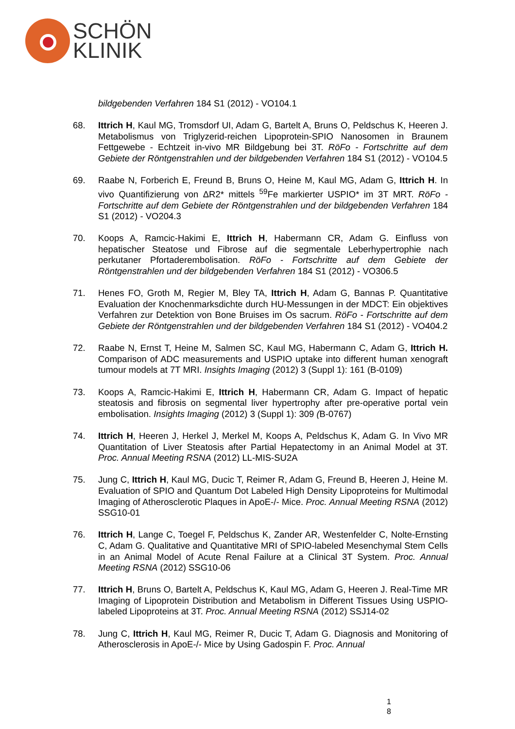SCHÖN
KLINIK
bildgebenden Verfahren 184 S1 (2012) - VO104.1
68. Ittrich H, Kaul MG, Tromsdorf UI, Adam G, Bartelt A, Bruns O, Peldschus K, Heeren J. Metabolismus von Triglyzerid-reichen Lipoprotein-SPIO Nanosomen in Braunem Fettgewebe - Echtzeit in-vivo MR Bildgebung bei 3T. RöFo - Fortschritte auf dem Gebiete der Röntgenstrahlen und der bildgebenden Verfahren 184 S1 (2012) - VO104.5
69. Raabe N, Forberich E, Freund B, Bruns O, Heine M, Kaul MG, Adam G, Ittrich H. In vivo Quantifizierung von ΔR2* mittels <sup>59</sup>Fe markierter USPIO* im 3T MRT. RöFo - Fortschritte auf dem Gebiete der Röntgenstrahlen und der bildgebenden Verfahren 184 S1 (2012) - VO204.3
70. Koops A, Ramcic-Hakimi E, Ittrich H, Habermann CR, Adam G. Einfluss von hepatischer Steatose und Fibrose auf die segmentale Leberhypertrophie nach perkutaner Pfortaderembolisation. RöFo - Fortschritte auf dem Gebiete der Röntgenstrahlen und der bildgebenden Verfahren 184 S1 (2012) - VO306.5
71. Henes FO, Groth M, Regier M, Bley TA, Ittrich H, Adam G, Bannas P. Quantitative Evaluation der Knochenmarksdichte durch HU-Messungen in der MDCT: Ein objektives Verfahren zur Detektion von Bone Bruises im Os sacrum. RöFo - Fortschritte auf dem Gebiete der Röntgenstrahlen und der bildgebenden Verfahren 184 S1 (2012) - VO404.2
72. Raabe N, Ernst T, Heine M, Salmen SC, Kaul MG, Habermann C, Adam G, Ittrich H. Comparison of ADC measurements and USPIO uptake into different human xenograft tumour models at 7T MRI. Insights Imaging (2012) 3 (Suppl 1): 161 (B-0109)
73. Koops A, Ramcic-Hakimi E, Ittrich H, Habermann CR, Adam G. Impact of hepatic steatosis and fibrosis on segmental liver hypertrophy after pre-operative portal vein embolisation. Insights Imaging (2012) 3 (Suppl 1): 309 (B-0767)
74. Ittrich H, Heeren J, Herkel J, Merkel M, Koops A, Peldschus K, Adam G. In Vivo MR Quantitation of Liver Steatosis after Partial Hepatectomy in an Animal Model at 3T. Proc. Annual Meeting RSNA (2012) LL-MIS-SU2A
75. Jung C, Ittrich H, Kaul MG, Ducic T, Reimer R, Adam G, Freund B, Heeren J, Heine M. Evaluation of SPIO and Quantum Dot Labeled High Density Lipoproteins for Multimodal Imaging of Atherosclerotic Plaques in ApoE-/- Mice. Proc. Annual Meeting RSNA (2012) SSG10-01
76. Ittrich H, Lange C, Toegel F, Peldschus K, Zander AR, Westenfelder C, Nolte-Ernsting C, Adam G. Qualitative and Quantitative MRI of SPIO-labeled Mesenchymal Stem Cells in an Animal Model of Acute Renal Failure at a Clinical 3T System. Proc. Annual Meeting RSNA (2012) SSG10-06
77. Ittrich H, Bruns O, Bartelt A, Peldschus K, Kaul MG, Adam G, Heeren J. Real-Time MR Imaging of Lipoprotein Distribution and Metabolism in Different Tissues Using USPIO-labeled Lipoproteins at 3T. Proc. Annual Meeting RSNA (2012) SSJ14-02
78. Jung C, Ittrich H, Kaul MG, Reimer R, Ducic T, Adam G. Diagnosis and Monitoring of Atherosclerosis in ApoE-/- Mice by Using Gadospin F. Proc. Annual
1
8